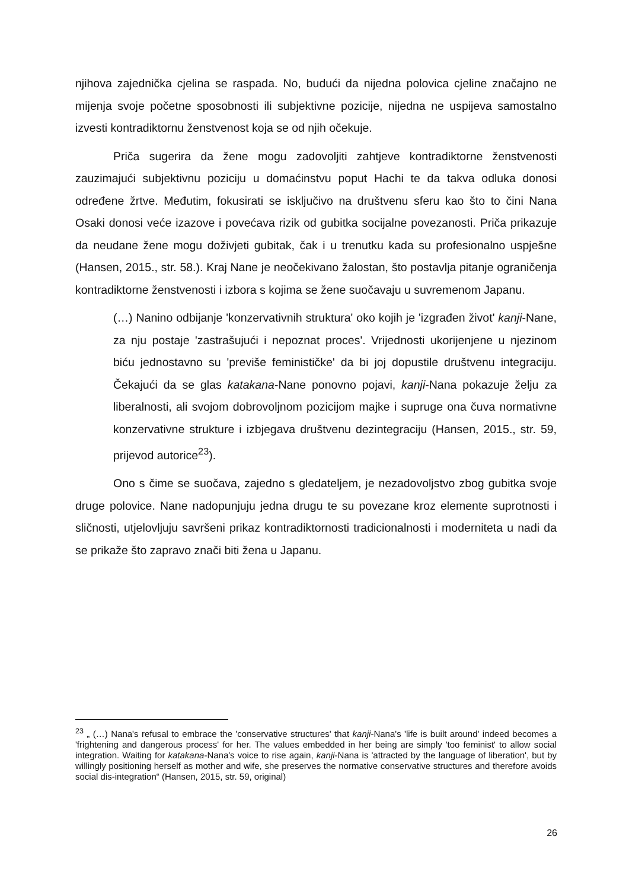njihova zajednička cjelina se raspada. No, budući da nijedna polovica cjeline značajno ne mijenja svoje početne sposobnosti ili subjektivne pozicije, nijedna ne uspijeva samostalno izvesti kontradiktornu ženstvenost koja se od njih očekuje.
Priča sugerira da žene mogu zadovoljiti zahtjeve kontradiktorne ženstvenosti zauzimajući subjektivnu poziciju u domaćinstvu poput Hachi te da takva odluka donosi određene žrtve. Međutim, fokusirati se isključivo na društvenu sferu kao što to čini Nana Osaki donosi veće izazove i povećava rizik od gubitka socijalne povezanosti. Priča prikazuje da neudane žene mogu doživjeti gubitak, čak i u trenutku kada su profesionalno uspješne (Hansen, 2015., str. 58.). Kraj Nane je neočekivano žalostan, što postavlja pitanje ograničenja kontradiktorne ženstvenosti i izbora s kojima se žene suočavaju u suvremenom Japanu.
(…) Nanino odbijanje 'konzervativnih struktura' oko kojih je 'izgrađen život' kanji-Nane, za nju postaje 'zastrašujući i nepoznat proces'. Vrijednosti ukorijenjene u njezinom biću jednostavno su 'previše feminističke' da bi joj dopustile društvenu integraciju. Čekajući da se glas katakana-Nane ponovno pojavi, kanji-Nana pokazuje želju za liberalnosti, ali svojom dobrovoljnom pozicijom majke i supruge ona čuva normativne konzervativne strukture i izbjegava društvenu dezintegraciju (Hansen, 2015., str. 59, prijevod autorice<sup>23</sup>).
Ono s čime se suočava, zajedno s gledateljem, je nezadovoljstvo zbog gubitka svoje druge polovice. Nane nadopunjuju jedna drugu te su povezane kroz elemente suprotnosti i sličnosti, utjelovljuju savršeni prikaz kontradiktornosti tradicionalnosti i moderniteta u nadi da se prikaže što zapravo znači biti žena u Japanu.
<sup>23</sup> „ (…) Nana's refusal to embrace the 'conservative structures' that kanji-Nana's 'life is built around' indeed becomes a 'frightening and dangerous process' for her. The values embedded in her being are simply 'too feminist' to allow social integration. Waiting for katakana-Nana's voice to rise again, kanji-Nana is 'attracted by the language of liberation', but by willingly positioning herself as mother and wife, she preserves the normative conservative structures and therefore avoids social dis-integration“ (Hansen, 2015, str. 59, original)
26